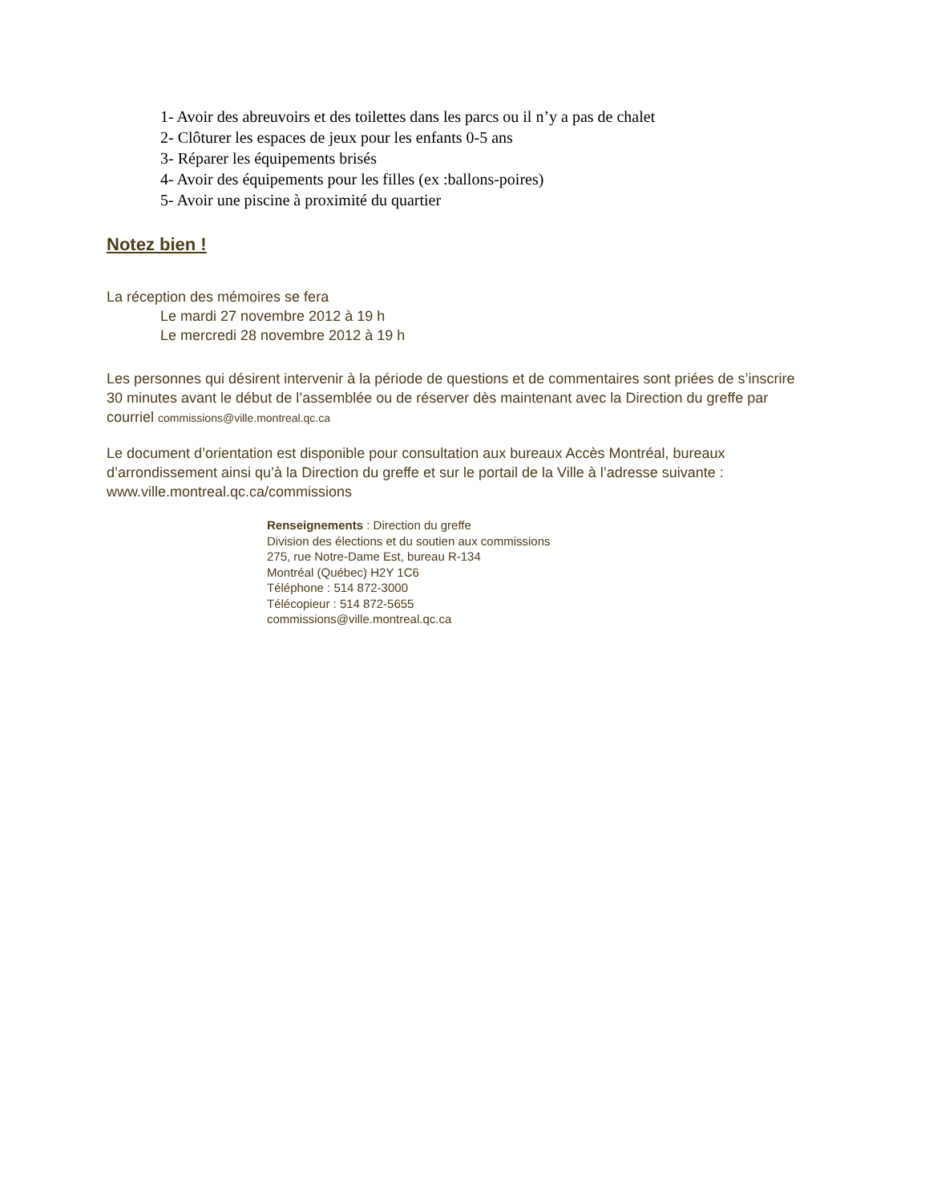1- Avoir des abreuvoirs et des toilettes dans les parcs ou il n’y a pas de chalet
2- Clôturer les espaces de jeux pour les enfants 0-5 ans
3- Réparer les équipements brisés
4- Avoir des équipements pour les filles (ex :ballons-poires)
5- Avoir une piscine à proximité du quartier
Notez bien !
La réception des mémoires se fera
Le mardi 27 novembre 2012 à 19 h
Le mercredi 28 novembre 2012 à 19 h
Les personnes qui désirent intervenir à la période de questions et de commentaires sont priées de s’inscrire 30 minutes avant le début de l’assemblée ou de réserver dès maintenant avec la Direction du greffe par courriel commissions@ville.montreal.qc.ca
Le document d’orientation est disponible pour consultation aux bureaux Accès Montréal, bureaux d’arrondissement ainsi qu’à la Direction du greffe et sur le portail de la Ville à l’adresse suivante : www.ville.montreal.qc.ca/commissions
Renseignements : Direction du greffe
Division des élections et du soutien aux commissions
275, rue Notre-Dame Est, bureau R-134
Montréal (Québec) H2Y 1C6
Téléphone : 514 872-3000
Télécopieur : 514 872-5655
commissions@ville.montreal.qc.ca